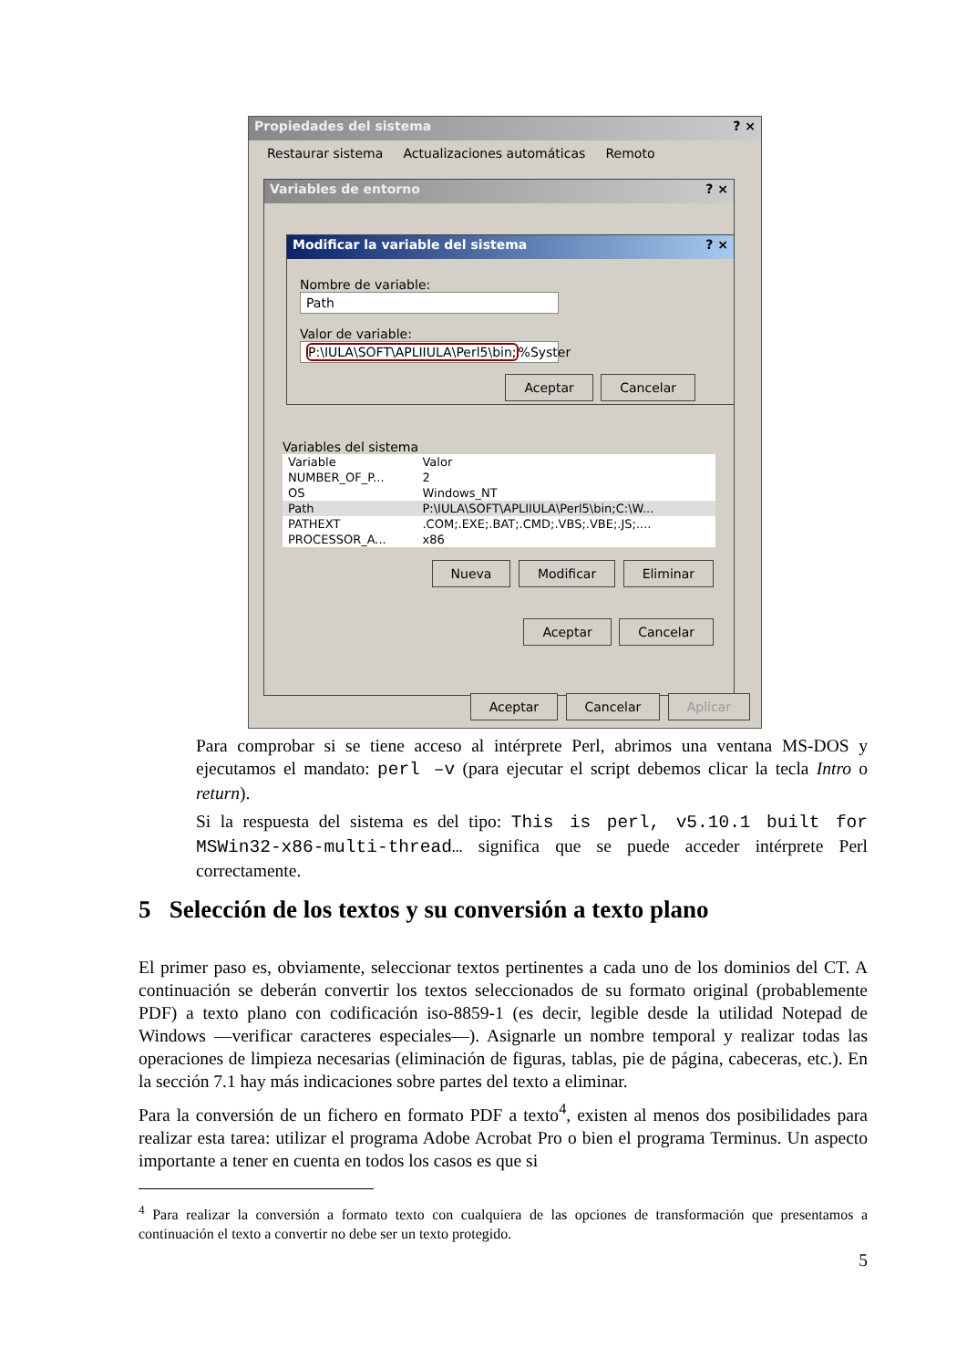Propiedades del sistema ? ×
Restaurar sistema Actualizaciones automáticas Remoto
Variables de entorno ? ×
Modificar la variable del sistema ? ×
Nombre de variable: Path
Valor de variable: P:\IULA\SOFT\APLIIULA\Perl5\bin;%Syster
Aceptar Cancelar
Variables del sistema
| Variable | Valor |
| --- | --- |
| NUMBER_OF_P... | 2 |
| OS | Windows_NT |
| Path | P:\IULA\SOFT\APLIIULA\Perl5\bin;C:\W... |
| PATHEXT | .COM;.EXE;.BAT;.CMD;.VBS;.VBE;.JS;.... |
| PROCESSOR_A... | x86 |
Nueva Modificar Eliminar
Aceptar Cancelar
Aceptar Cancelar Aplicar
Para comprobar si se tiene acceso al intérprete Perl, abrimos una ventana MS-DOS y ejecutamos el mandato: perl –v (para ejecutar el script debemos clicar la tecla Intro o return).
Si la respuesta del sistema es del tipo: This is perl, v5.10.1 built for MSWin32-x86-multi-thread… significa que se puede acceder intérprete Perl correctamente.
5 Selección de los textos y su conversión a texto plano
El primer paso es, obviamente, seleccionar textos pertinentes a cada uno de los dominios del CT. A continuación se deberán convertir los textos seleccionados de su formato original (probablemente PDF) a texto plano con codificación iso-8859-1 (es decir, legible desde la utilidad Notepad de Windows —verificar caracteres especiales—). Asignarle un nombre temporal y realizar todas las operaciones de limpieza necesarias (eliminación de figuras, tablas, pie de página, cabeceras, etc.). En la sección 7.1 hay más indicaciones sobre partes del texto a eliminar.
Para la conversión de un fichero en formato PDF a texto<sup>4</sup>, existen al menos dos posibilidades para realizar esta tarea: utilizar el programa Adobe Acrobat Pro o bien el programa Terminus. Un aspecto importante a tener en cuenta en todos los casos es que si
<sup>4</sup> Para realizar la conversión a formato texto con cualquiera de las opciones de transformación que presentamos a continuación el texto a convertir no debe ser un texto protegido.
5